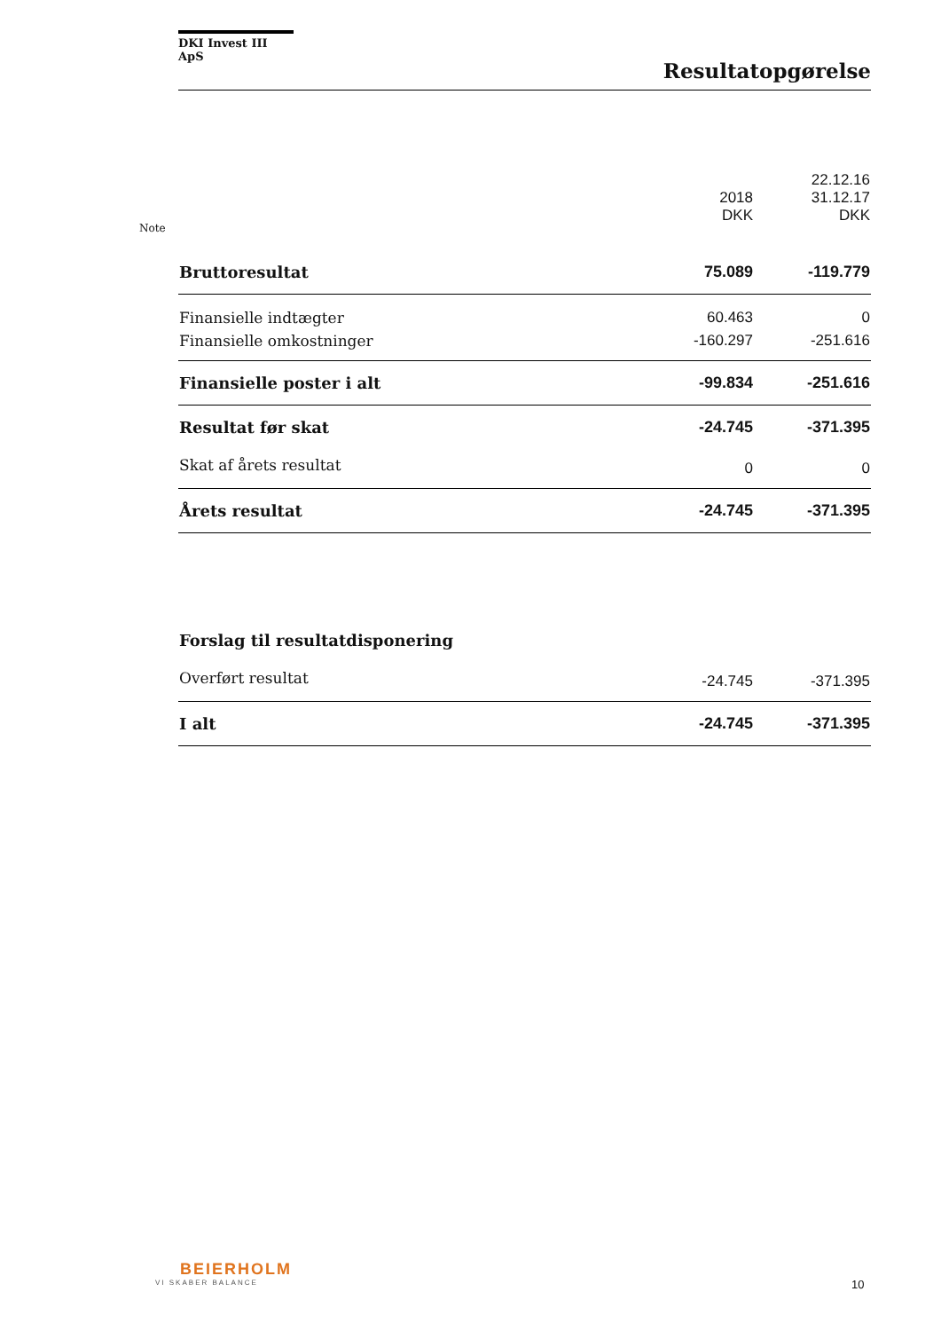DKI Invest III ApS
Resultatopgørelse
Note
| | 2018 DKK | 22.12.16 31.12.17 DKK |
| --- | --- | --- |
| Bruttoresultat | 75.089 | -119.779 |
| Finansielle indtægter | 60.463 | 0 |
| Finansielle omkostninger | -160.297 | -251.616 |
| Finansielle poster i alt | -99.834 | -251.616 |
| Resultat før skat | -24.745 | -371.395 |
| Skat af årets resultat | 0 | 0 |
| Årets resultat | -24.745 | -371.395 |
| Forslag til resultatdisponering | | |
| Overført resultat | -24.745 | -371.395 |
| I alt | -24.745 | -371.395 |
BEIERHOLM
VI SKABER BALANCE
10